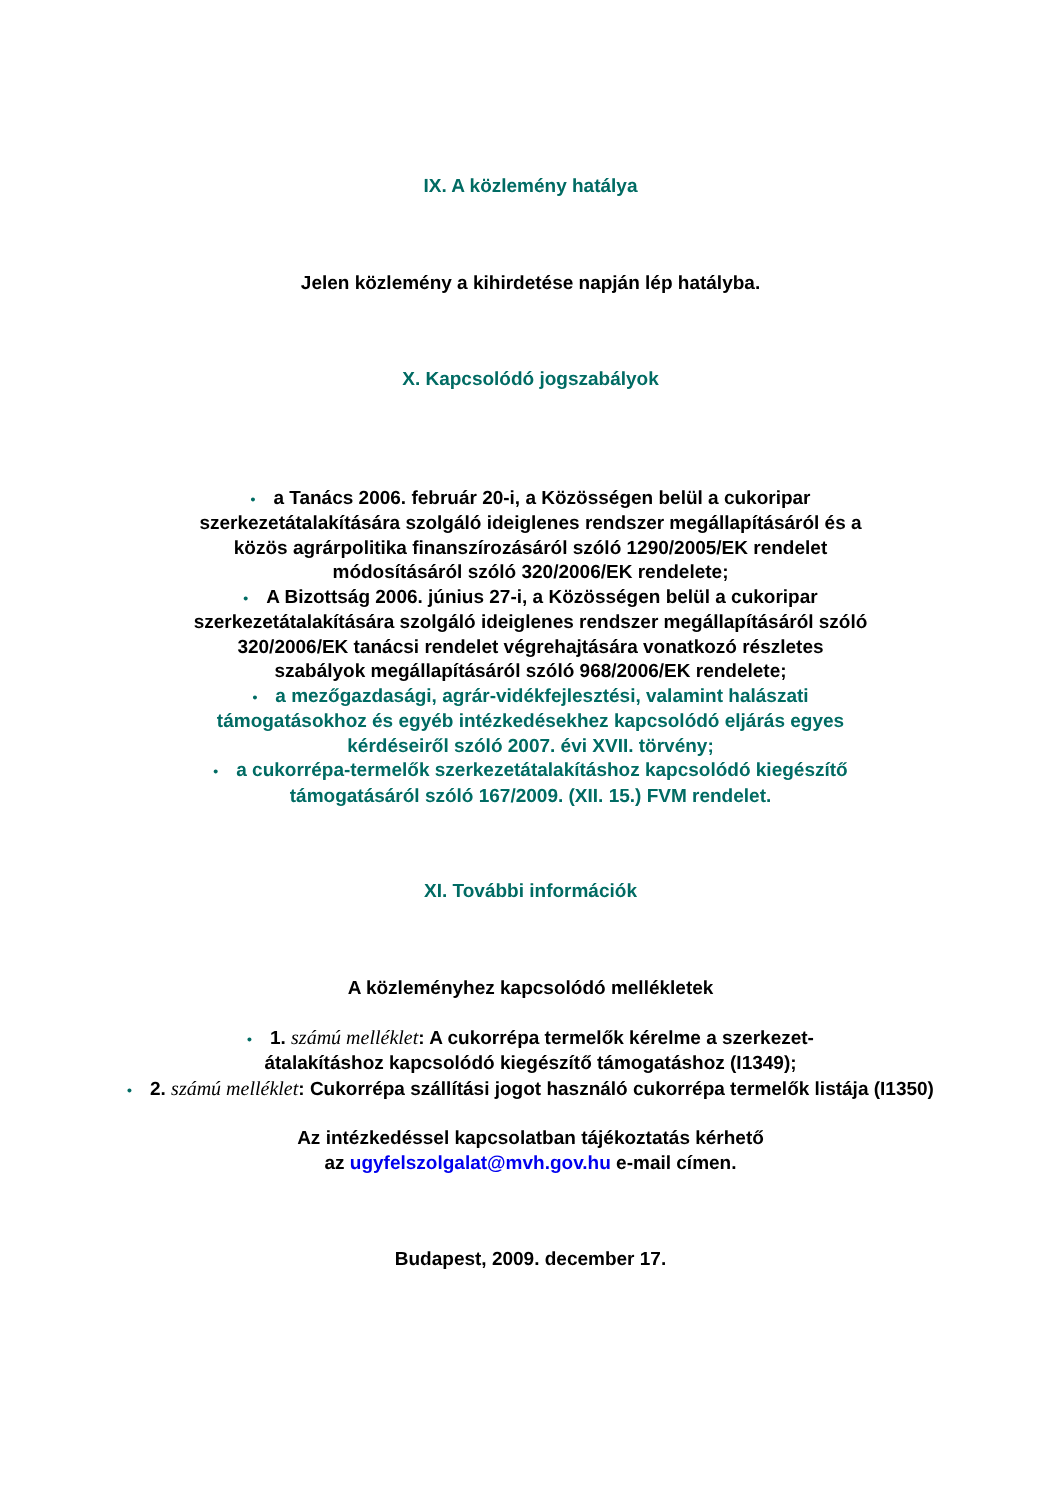IX. A közlemény hatálya
Jelen közlemény a kihirdetése napján lép hatályba.
X. Kapcsolódó jogszabályok
• a Tanács 2006. február 20-i, a Közösségen belül a cukoripar szerkezetátalakítására szolgáló ideiglenes rendszer megállapításáról és a közös agrárpolitika finanszírozásáról szóló 1290/2005/EK rendelet módosításáról szóló 320/2006/EK rendelete;
• A Bizottság 2006. június 27-i, a Közösségen belül a cukoripar szerkezetátalakítására szolgáló ideiglenes rendszer megállapításáról szóló 320/2006/EK tanácsi rendelet végrehajtására vonatkozó részletes szabályok megállapításáról szóló 968/2006/EK rendelete;
• a mezőgazdasági, agrár-vidékfejlesztési, valamint halászati támogatásokhoz és egyéb intézkedésekhez kapcsolódó eljárás egyes kérdéseiről szóló 2007. évi XVII. törvény;
• a cukorrépa-termelők szerkezetátalakításhoz kapcsolódó kiegészítő támogatásáról szóló 167/2009. (XII. 15.) FVM rendelet.
XI. További információk
A közleményhez kapcsolódó mellékletek
• 1. számú melléklet: A cukorrépa termelők kérelme a szerkezet-átalakításhoz kapcsolódó kiegészítő támogatáshoz (I1349);
• 2. számú melléklet: Cukorrépa szállítási jogot használó cukorrépa termelők listája (I1350)
Az intézkedéssel kapcsolatban tájékoztatás kérhető
az ugyfelszolgalat@mvh.gov.hu e-mail címen.
Budapest, 2009. december 17.